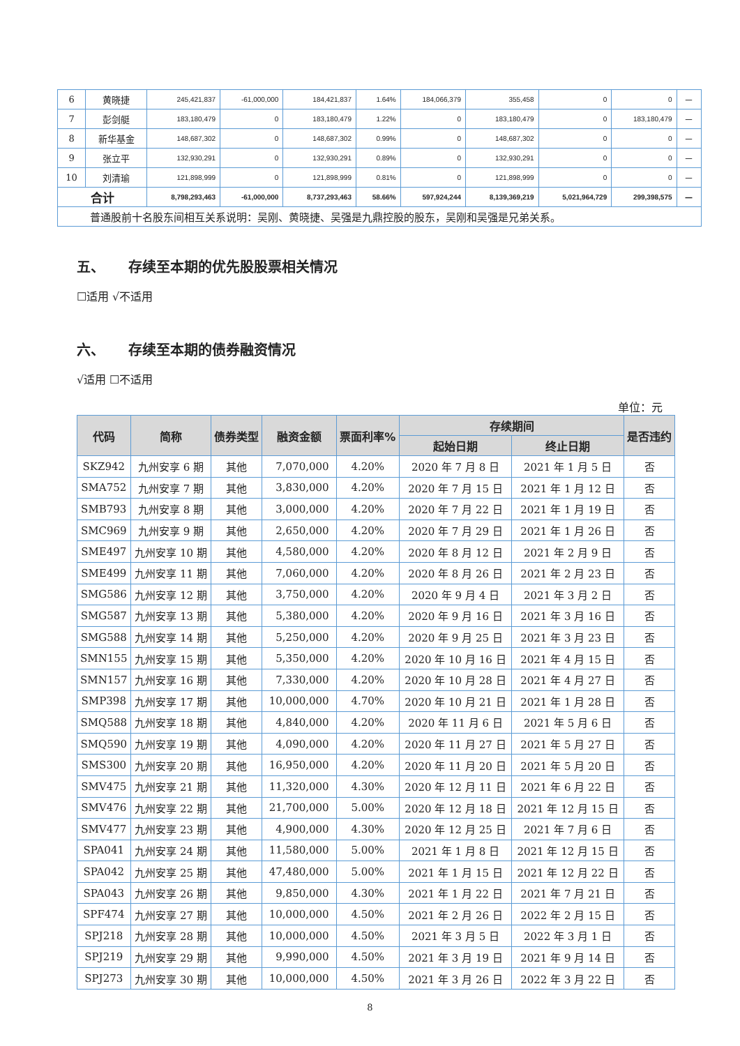| 6 | 黄晓捷 | 245,421,837 | -61,000,000 | 184,421,837 | 1.64% | 184,066,379 | 355,458 | 0 | 0 | － |
| 7 | 彭剑艇 | 183,180,479 | 0 | 183,180,479 | 1.22% | 0 | 183,180,479 | 0 | 183,180,479 | － |
| 8 | 新华基金 | 148,687,302 | 0 | 148,687,302 | 0.99% | 0 | 148,687,302 | 0 | 0 | － |
| 9 | 张立平 | 132,930,291 | 0 | 132,930,291 | 0.89% | 0 | 132,930,291 | 0 | 0 | － |
| 10 | 刘清瑜 | 121,898,999 | 0 | 121,898,999 | 0.81% | 0 | 121,898,999 | 0 | 0 | － |
| 合计 | | 8,798,293,463 | -61,000,000 | 8,737,293,463 | 58.66% | 597,924,244 | 8,139,369,219 | 5,021,964,729 | 299,398,575 | － |
| 普通股前十名股东间相互关系说明：吴刚、黄晓捷、吴强是九鼎控股的股东，吴刚和吴强是兄弟关系。 | | | | | | | | | | |
五、 存续至本期的优先股股票相关情况
☐适用 √不适用
六、 存续至本期的债券融资情况
√适用 ☐不适用
单位：元
| 代码 | 简称 | 债券类型 | 融资金额 | 票面利率% | 存续期间 | | 是否违约 |
| --- | --- | --- | --- | --- | --- | --- | --- |
| | | | | | 起始日期 | 终止日期 | |
| SKZ942 | 九州安享 6 期 | 其他 | 7,070,000 | 4.20% | 2020 年 7 月 8 日 | 2021 年 1 月 5 日 | 否 |
| SMA752 | 九州安享 7 期 | 其他 | 3,830,000 | 4.20% | 2020 年 7 月 15 日 | 2021 年 1 月 12 日 | 否 |
| SMB793 | 九州安享 8 期 | 其他 | 3,000,000 | 4.20% | 2020 年 7 月 22 日 | 2021 年 1 月 19 日 | 否 |
| SMC969 | 九州安享 9 期 | 其他 | 2,650,000 | 4.20% | 2020 年 7 月 29 日 | 2021 年 1 月 26 日 | 否 |
| SME497 | 九州安享 10 期 | 其他 | 4,580,000 | 4.20% | 2020 年 8 月 12 日 | 2021 年 2 月 9 日 | 否 |
| SME499 | 九州安享 11 期 | 其他 | 7,060,000 | 4.20% | 2020 年 8 月 26 日 | 2021 年 2 月 23 日 | 否 |
| SMG586 | 九州安享 12 期 | 其他 | 3,750,000 | 4.20% | 2020 年 9 月 4 日 | 2021 年 3 月 2 日 | 否 |
| SMG587 | 九州安享 13 期 | 其他 | 5,380,000 | 4.20% | 2020 年 9 月 16 日 | 2021 年 3 月 16 日 | 否 |
| SMG588 | 九州安享 14 期 | 其他 | 5,250,000 | 4.20% | 2020 年 9 月 25 日 | 2021 年 3 月 23 日 | 否 |
| SMN155 | 九州安享 15 期 | 其他 | 5,350,000 | 4.20% | 2020 年 10 月 16 日 | 2021 年 4 月 15 日 | 否 |
| SMN157 | 九州安享 16 期 | 其他 | 7,330,000 | 4.20% | 2020 年 10 月 28 日 | 2021 年 4 月 27 日 | 否 |
| SMP398 | 九州安享 17 期 | 其他 | 10,000,000 | 4.70% | 2020 年 10 月 21 日 | 2021 年 1 月 28 日 | 否 |
| SMQ588 | 九州安享 18 期 | 其他 | 4,840,000 | 4.20% | 2020 年 11 月 6 日 | 2021 年 5 月 6 日 | 否 |
| SMQ590 | 九州安享 19 期 | 其他 | 4,090,000 | 4.20% | 2020 年 11 月 27 日 | 2021 年 5 月 27 日 | 否 |
| SMS300 | 九州安享 20 期 | 其他 | 16,950,000 | 4.20% | 2020 年 11 月 20 日 | 2021 年 5 月 20 日 | 否 |
| SMV475 | 九州安享 21 期 | 其他 | 11,320,000 | 4.30% | 2020 年 12 月 11 日 | 2021 年 6 月 22 日 | 否 |
| SMV476 | 九州安享 22 期 | 其他 | 21,700,000 | 5.00% | 2020 年 12 月 18 日 | 2021 年 12 月 15 日 | 否 |
| SMV477 | 九州安享 23 期 | 其他 | 4,900,000 | 4.30% | 2020 年 12 月 25 日 | 2021 年 7 月 6 日 | 否 |
| SPA041 | 九州安享 24 期 | 其他 | 11,580,000 | 5.00% | 2021 年 1 月 8 日 | 2021 年 12 月 15 日 | 否 |
| SPA042 | 九州安享 25 期 | 其他 | 47,480,000 | 5.00% | 2021 年 1 月 15 日 | 2021 年 12 月 22 日 | 否 |
| SPA043 | 九州安享 26 期 | 其他 | 9,850,000 | 4.30% | 2021 年 1 月 22 日 | 2021 年 7 月 21 日 | 否 |
| SPF474 | 九州安享 27 期 | 其他 | 10,000,000 | 4.50% | 2021 年 2 月 26 日 | 2022 年 2 月 15 日 | 否 |
| SPJ218 | 九州安享 28 期 | 其他 | 10,000,000 | 4.50% | 2021 年 3 月 5 日 | 2022 年 3 月 1 日 | 否 |
| SPJ219 | 九州安享 29 期 | 其他 | 9,990,000 | 4.50% | 2021 年 3 月 19 日 | 2021 年 9 月 14 日 | 否 |
| SPJ273 | 九州安享 30 期 | 其他 | 10,000,000 | 4.50% | 2021 年 3 月 26 日 | 2022 年 3 月 22 日 | 否 |
8